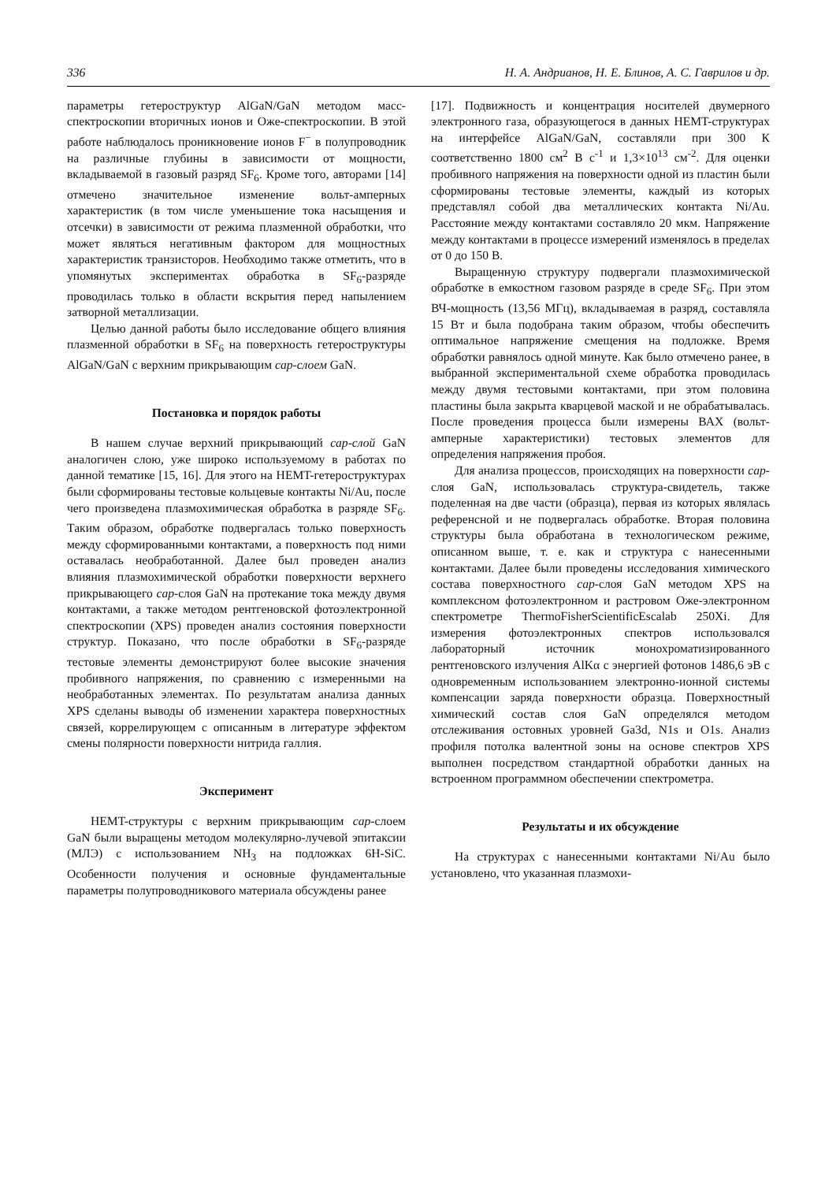336 Н. А. Андрианов, Н. Е. Блинов, А. С. Гаврилов и др.
параметры гетероструктур AlGaN/GaN методом масс-спектроскопии вторичных ионов и Оже-спектроскопии. В этой работе наблюдалось проникновение ионов F<sup>−</sup> в полупроводник на различные глубины в зависимости от мощности, вкладываемой в газовый разряд SF<sub>6</sub>. Кроме того, авторами [14] отмечено значительное изменение вольт-амперных характеристик (в том числе уменьшение тока насыщения и отсечки) в зависимости от режима плазменной обработки, что может являться негативным фактором для мощностных характеристик транзисторов. Необходимо также отметить, что в упомянутых экспериментах обработка в SF<sub>6</sub>-разряде проводилась только в области вскрытия перед напылением затворной металлизации.
Целью данной работы было исследование общего влияния плазменной обработки в SF<sub>6</sub> на поверхность гетероструктуры AlGaN/GaN с верхним прикрывающим cap-слоем GaN.
Постановка и порядок работы
В нашем случае верхний прикрывающий cap-слой GaN аналогичен слою, уже широко используемому в работах по данной тематике [15, 16]. Для этого на HEMT-гетероструктурах были сформированы тестовые кольцевые контакты Ni/Au, после чего произведена плазмохимическая обработка в разряде SF<sub>6</sub>. Таким образом, обработке подвергалась только поверхность между сформированными контактами, а поверхность под ними оставалась необработанной. Далее был проведен анализ влияния плазмохимической обработки поверхности верхнего прикрывающего cap-слоя GaN на протекание тока между двумя контактами, а также методом рентгеновской фотоэлектронной спектроскопии (XPS) проведен анализ состояния поверхности структур. Показано, что после обработки в SF<sub>6</sub>-разряде тестовые элементы демонстрируют более высокие значения пробивного напряжения, по сравнению с измеренными на необработанных элементах. По результатам анализа данных XPS сделаны выводы об изменении характера поверхностных связей, коррелирующем с описанным в литературе эффектом смены полярности поверхности нитрида галлия.
Эксперимент
HEMT-структуры с верхним прикрывающим cap-слоем GaN были выращены методом молекулярно-лучевой эпитаксии (МЛЭ) с использованием NH<sub>3</sub> на подложках 6H-SiC. Особенности получения и основные фундаментальные параметры полупроводникового материала обсуждены ранее
[17]. Подвижность и концентрация носителей двумерного электронного газа, образующегося в данных HEMT-структурах на интерфейсе AlGaN/GaN, составляли при 300 К соответственно 1800 см<sup>2</sup> В с<sup>-1</sup> и 1,3×10<sup>13</sup> см<sup>-2</sup>. Для оценки пробивного напряжения на поверхности одной из пластин были сформированы тестовые элементы, каждый из которых представлял собой два металлических контакта Ni/Au. Расстояние между контактами составляло 20 мкм. Напряжение между контактами в процессе измерений изменялось в пределах от 0 до 150 В.
Выращенную структуру подвергали плазмохимической обработке в емкостном газовом разряде в среде SF<sub>6</sub>. При этом ВЧ-мощность (13,56 МГц), вкладываемая в разряд, составляла 15 Вт и была подобрана таким образом, чтобы обеспечить оптимальное напряжение смещения на подложке. Время обработки равнялось одной минуте. Как было отмечено ранее, в выбранной экспериментальной схеме обработка проводилась между двумя тестовыми контактами, при этом половина пластины была закрыта кварцевой маской и не обрабатывалась. После проведения процесса были измерены ВАХ (вольт-амперные характеристики) тестовых элементов для определения напряжения пробоя.
Для анализа процессов, происходящих на поверхности cap-слоя GaN, использовалась структура-свидетель, также поделенная на две части (образца), первая из которых являлась референсной и не подвергалась обработке. Вторая половина структуры была обработана в технологическом режиме, описанном выше, т. е. как и структура с нанесенными контактами. Далее были проведены исследования химического состава поверхностного cap-слоя GaN методом XPS на комплексном фотоэлектронном и растровом Оже-электронном спектрометре ThermoFisherScientificEscalab 250Xi. Для измерения фотоэлектронных спектров использовался лабораторный источник монохроматизированного рентгеновского излучения AlKα с энергией фотонов 1486,6 эВ с одновременным использованием электронно-ионной системы компенсации заряда поверхности образца. Поверхностный химический состав слоя GaN определялся методом отслеживания остовных уровней Ga3d, N1s и O1s. Анализ профиля потолка валентной зоны на основе спектров XPS выполнен посредством стандартной обработки данных на встроенном программном обеспечении спектрометра.
Результаты и их обсуждение
На структурах с нанесенными контактами Ni/Au было установлено, что указанная плазмохи-